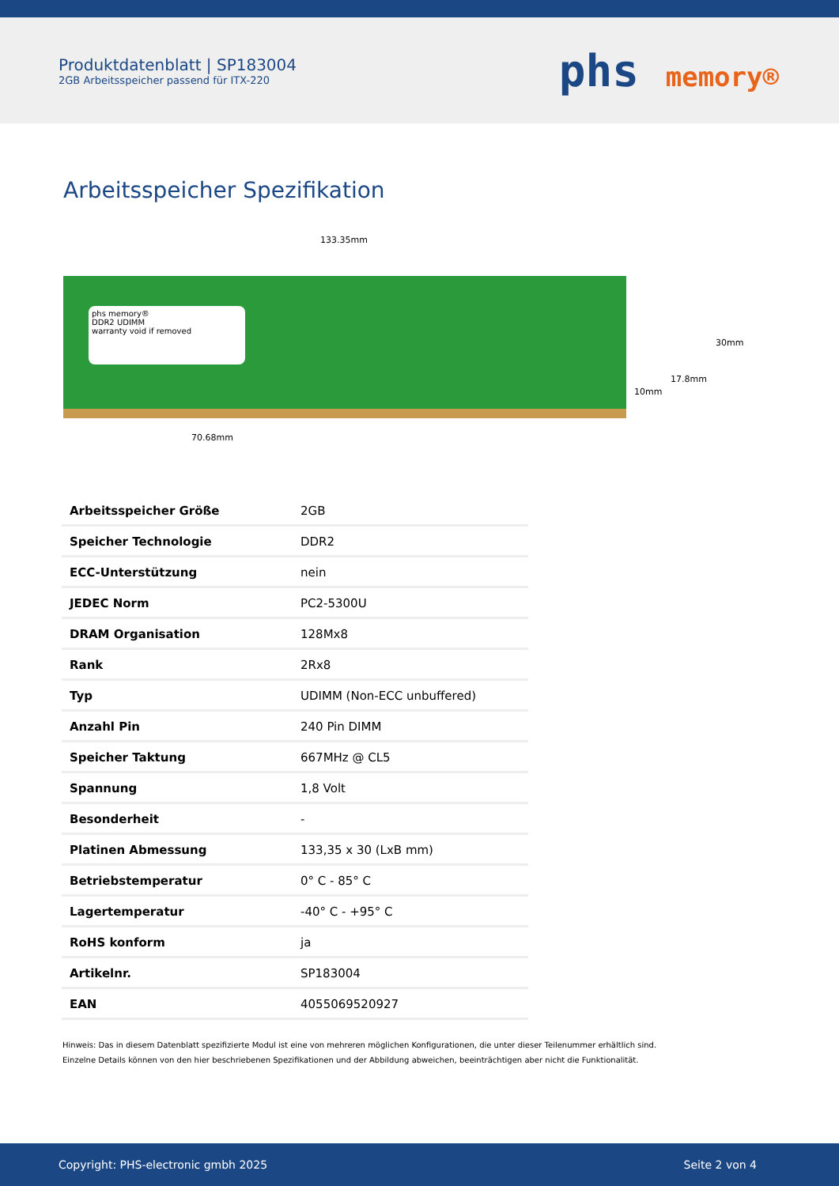Produktdatenblatt | SP183004
2GB Arbeitsspeicher passend für ITX-220
phs memory®
Arbeitsspeicher Spezifikation
133.35mm
phs memory®
DDR2 UDIMM
warranty void if removed
30mm
17.8mm
10mm
70.68mm
| Arbeitsspeicher Größe | 2GB |
| Speicher Technologie | DDR2 |
| ECC-Unterstützung | nein |
| JEDEC Norm | PC2-5300U |
| DRAM Organisation | 128Mx8 |
| Rank | 2Rx8 |
| Typ | UDIMM (Non-ECC unbuffered) |
| Anzahl Pin | 240 Pin DIMM |
| Speicher Taktung | 667MHz @ CL5 |
| Spannung | 1,8 Volt |
| Besonderheit | - |
| Platinen Abmessung | 133,35 x 30 (LxB mm) |
| Betriebstemperatur | 0° C - 85° C |
| Lagertemperatur | -40° C - +95° C |
| RoHS konform | ja |
| Artikelnr. | SP183004 |
| EAN | 4055069520927 |
Hinweis: Das in diesem Datenblatt spezifizierte Modul ist eine von mehreren möglichen Konfigurationen, die unter dieser Teilenummer erhältlich sind.
Einzelne Details können von den hier beschriebenen Spezifikationen und der Abbildung abweichen, beeinträchtigen aber nicht die Funktionalität.
Copyright: PHS-electronic gmbh 2025 Seite 2 von 4